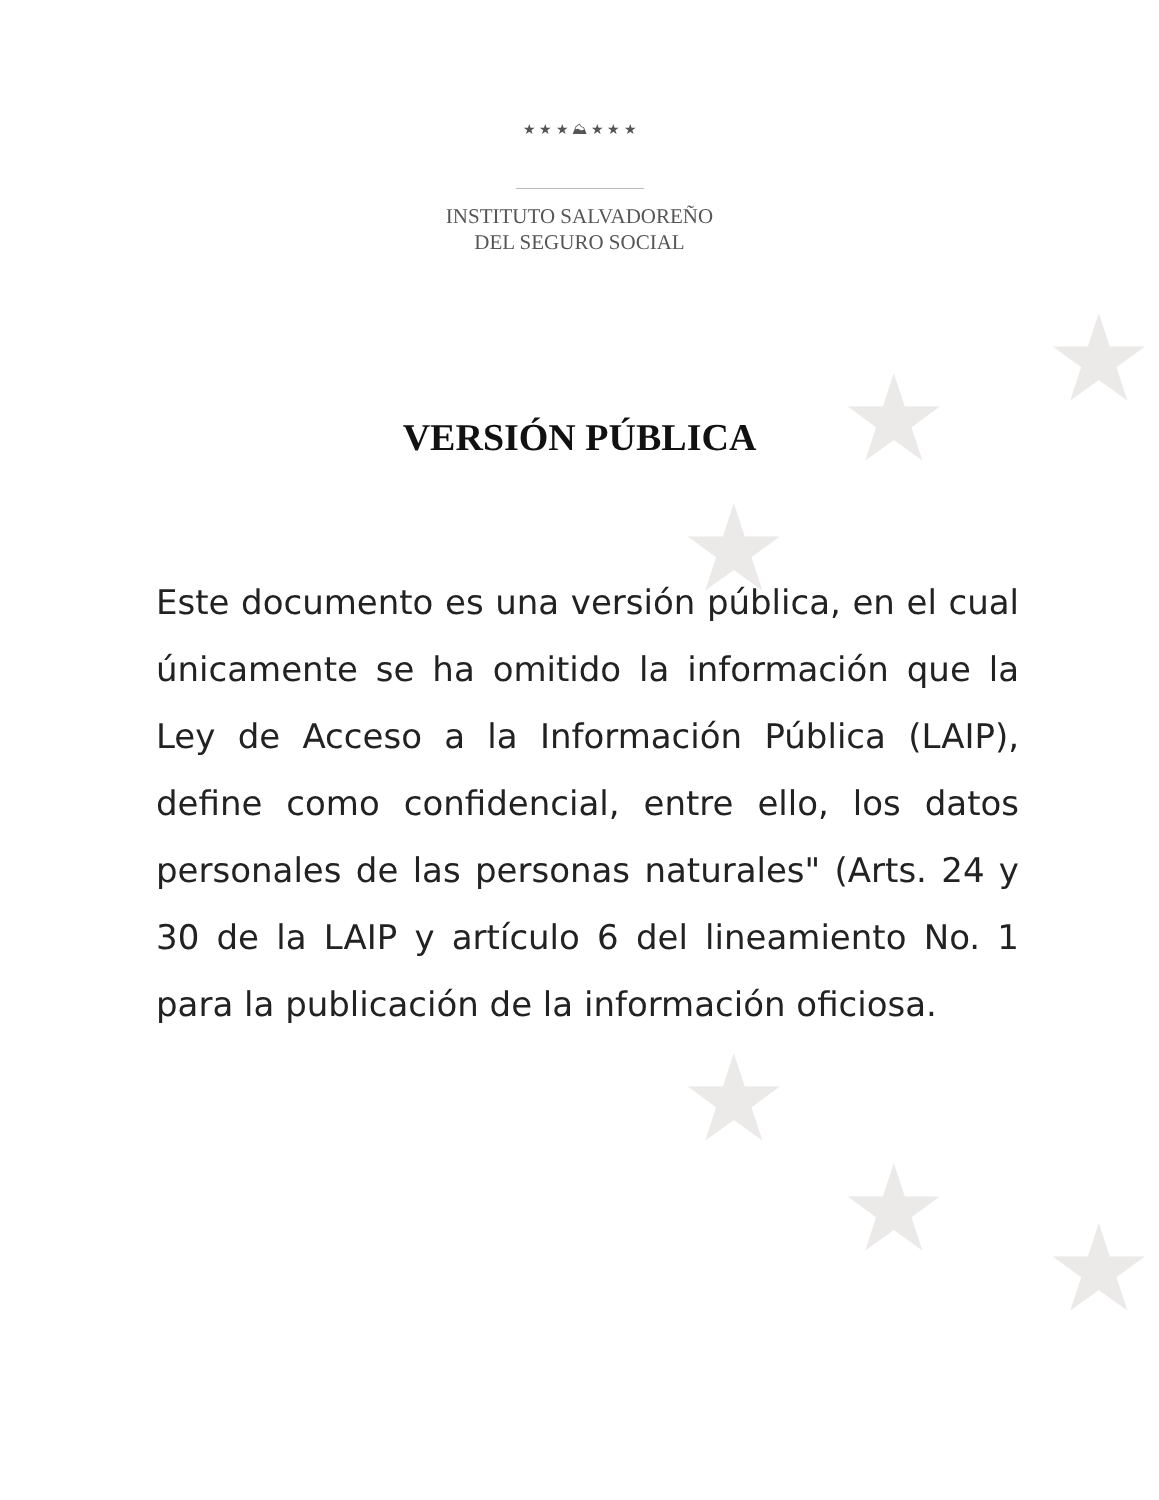★
★
★
★
★ ★
★ ★ ★ ⛰ ★ ★ ★
INSTITUTO SALVADOREÑO
DEL SEGURO SOCIAL
VERSIÓN PÚBLICA
Este documento es una versión pública, en el cual únicamente se ha omitido la información que la Ley de Acceso a la Información Pública (LAIP), define como confidencial, entre ello, los datos personales de las personas naturales" (Arts. 24 y 30 de la LAIP y artículo 6 del lineamiento No. 1 para la publicación de la información oficiosa.